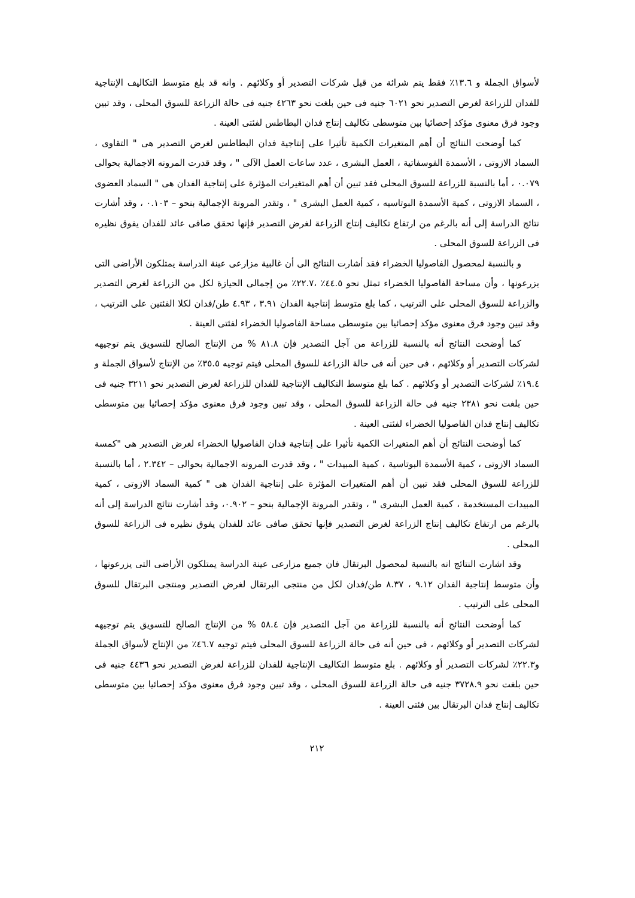لأسواق الجملة و ١٣.٦٪ فقط يتم شرائة من قبل شركات التصدير أو وكلائهم . وانه قد بلغ متوسط التكاليف الإنتاجية للفدان للزراعة لغرض التصدير نحو ٦٠٢١ جنيه فى حين بلغت نحو ٤٢٦٣ جنيه فى حالة الزراعة للسوق المحلى ، وقد تبين وجود فرق معنوى مؤكد إحصائيا بين متوسطى تكاليف إنتاج فدان البطاطس لفئتى العينة .
كما أوضحت النتائج أن أهم المتغيرات الكمية تأثيرا على إنتاجية فدان البطاطس لغرض التصدير هى " التقاوى ، السماد الازوتى ، الأسمدة الفوسفاتية ، العمل البشرى ، عدد ساعات العمل الآلى " ، وقد قدرت المرونه الاجمالية بحوالى ٠.٠٧٩ ، أما بالنسبة للزراعة للسوق المحلى فقد تبين أن أهم المتغيرات المؤثرة على إنتاجية الفدان هى " السماد العضوى ، السماد الازوتى ، كمية الأسمدة البوتاسيه ، كمية العمل البشرى " ، وتقدر المرونة الإجمالية بنحو – ٠.١٠٣ ، وقد أشارت نتائج الدراسة إلى أنه بالرغم من ارتفاع تكاليف إنتاج الزراعة لغرض التصدير فإنها تحقق صافى عائد للفدان يفوق نظيره فى الزراعة للسوق المحلى .
و بالنسبة لمحصول الفاصوليا الخضراء فقد أشارت النتائج الى أن غالبية مزارعى عينة الدراسة يمتلكون الأراضى التى يزرعونها ، وأن مساحة الفاصوليا الخضراء تمثل نحو ٤٤.٥٪ ،٢٢.٧٪ من إجمالى الحيازة لكل من الزراعة لغرض التصدير والزراعة للسوق المحلى على الترتيب ، كما بلغ متوسط إنتاجية الفدان ٣.٩١ ، ٤.٩٣ طن/فدان لكلا الفئتين على الترتيب ، وقد تبين وجود فرق معنوى مؤكد إحصائيا بين متوسطى مساحة الفاصوليا الخضراء لفئتى العينة .
كما أوضحت النتائج أنه بالنسبة للزراعة من آجل التصدير فإن ٨١.٨ % من الإنتاج الصالح للتسويق يتم توجيهه لشركات التصدير أو وكلائهم ، فى حين أنه فى حالة الزراعة للسوق المحلى فيتم توجيه ٣٥.٥٪ من الإنتاج لأسواق الجملة و ١٩.٤٪ لشركات التصدير أو وكلائهم . كما بلغ متوسط التكاليف الإنتاجية للفدان للزراعة لغرض التصدير نحو ٣٢١١ جنيه فى حين بلغت نحو ٢٣٨١ جنيه فى حالة الزراعة للسوق المحلى ، وقد تبين وجود فرق معنوى مؤكد إحصائيا بين متوسطى تكاليف إنتاج فدان الفاصوليا الخضراء لفئتى العينة .
كما أوضحت النتائج أن أهم المتغيرات الكمية تأثيرا على إنتاجية فدان الفاصوليا الخضراء لغرض التصدير هى "كمسة السماد الازوتى ، كمية الأسمدة البوتاسية ، كمية المبيدات " ، وقد قدرت المرونه الاجمالية بحوالى – ٢.٣٤٢ ، أما بالنسبة للزراعة للسوق المحلى فقد تبين أن أهم المتغيرات المؤثرة على إنتاجية الفدان هى " كمية السماد الازوتى ، كمية المبيدات المستخدمة ، كمية العمل البشرى " ، وتقدر المرونة الإجمالية بنحو – ٠.٩٠٢، وقد أشارت نتائج الدراسة إلى أنه بالرغم من ارتفاع تكاليف إنتاج الزراعة لغرض التصدير فإنها تحقق صافى عائد للفدان يفوق نظيره فى الزراعة للسوق المحلى .
وقد اشارت النتائج انه بالنسبة لمحصول البرتقال فان جميع مزارعى عينة الدراسة يمتلكون الأراضى التى يزرعونها ، وأن متوسط إنتاجية الفدان ٩.١٢ ، ٨.٣٧ طن/فدان لكل من منتجى البرتقال لغرض التصدير ومنتجى البرتقال للسوق المحلى على الترتيب .
كما أوضحت النتائج أنه بالنسبة للزراعة من آجل التصدير فإن ٥٨.٤ % من الإنتاج الصالح للتسويق يتم توجيهه لشركات التصدير أو وكلائهم ، فى حين أنه فى حالة الزراعة للسوق المحلى فيتم توجيه ٤٦.٧٪ من الإنتاج لأسواق الجملة و٢٢.٣٪ لشركات التصدير أو وكلائهم . بلغ متوسط التكاليف الإنتاجية للفدان للزراعة لغرض التصدير نحو ٤٤٣٦ جنيه فى حين بلغت نحو ٣٧٢٨.٩ جنيه فى حالة الزراعة للسوق المحلى ، وقد تبين وجود فرق معنوى مؤكد إحصائيا بين متوسطى تكاليف إنتاج فدان البرتقال بين فئتى العينة .
٢١٢